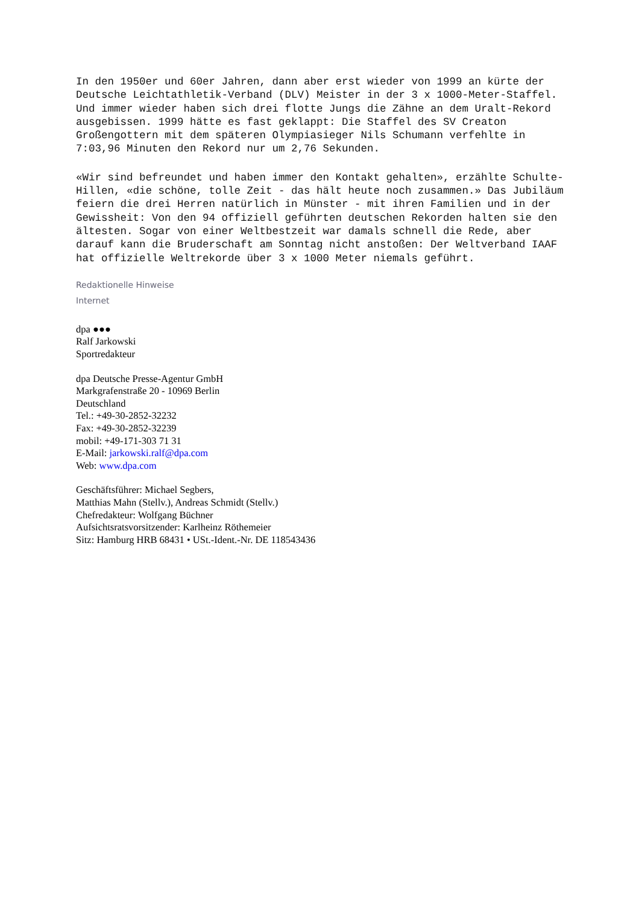In den 1950er und 60er Jahren, dann aber erst wieder von 1999 an kürte der Deutsche Leichtathletik-Verband (DLV) Meister in der 3 x 1000-Meter-Staffel. Und immer wieder haben sich drei flotte Jungs die Zähne an dem Uralt-Rekord ausgebissen. 1999 hätte es fast geklappt: Die Staffel des SV Creaton Großengottern mit dem späteren Olympiasieger Nils Schumann verfehlte in 7:03,96 Minuten den Rekord nur um 2,76 Sekunden.
«Wir sind befreundet und haben immer den Kontakt gehalten», erzählte Schulte-Hillen, «die schöne, tolle Zeit - das hält heute noch zusammen.» Das Jubiläum feiern die drei Herren natürlich in Münster - mit ihren Familien und in der Gewissheit: Von den 94 offiziell geführten deutschen Rekorden halten sie den ältesten. Sogar von einer Weltbestzeit war damals schnell die Rede, aber darauf kann die Bruderschaft am Sonntag nicht anstoßen: Der Weltverband IAAF hat offizielle Weltrekorde über 3 x 1000 Meter niemals geführt.
Redaktionelle Hinweise
Internet
dpa ●●●
Ralf Jarkowski
Sportredakteur
dpa Deutsche Presse-Agentur GmbH
Markgrafenstraße 20 - 10969 Berlin
Deutschland
Tel.: +49-30-2852-32232
Fax: +49-30-2852-32239
mobil: +49-171-303 71 31
E-Mail: jarkowski.ralf@dpa.com
Web: www.dpa.com
Geschäftsführer: Michael Segbers,
Matthias Mahn (Stellv.), Andreas Schmidt (Stellv.)
Chefredakteur: Wolfgang Büchner
Aufsichtsratsvorsitzender: Karlheinz Röthemeier
Sitz: Hamburg HRB 68431 • USt.-Ident.-Nr. DE 118543436